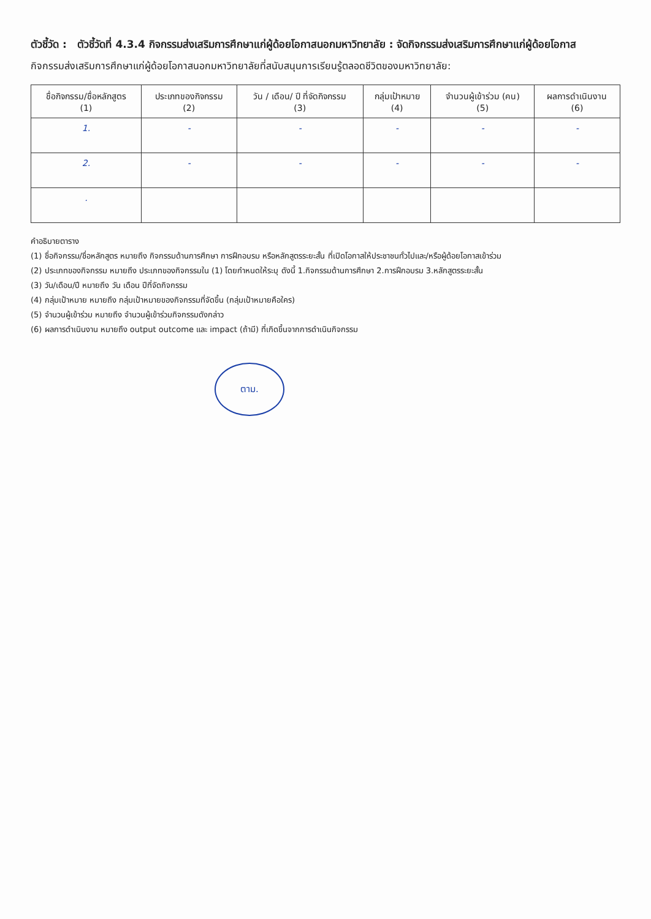ตัวชี้วัด : ตัวชี้วัดที่ 4.3.4 กิจกรรมส่งเสริมการศึกษาแก่ผู้ด้อยโอกาสนอกมหาวิทยาลัย : จัดกิจกรรมส่งเสริมการศึกษาแก่ผู้ด้อยโอกาส
กิจกรรมส่งเสริมการศึกษาแก่ผู้ด้อยโอกาสนอกมหาวิทยาลัยที่สนับสนุนการเรียนรู้ตลอดชีวิตของมหาวิทยาลัย:
| ชื่อกิจกรรม/ชื่อหลักสูตร (1) | ประเภทของกิจกรรม (2) | วัน / เดือน/ ปี ที่จัดกิจกรรม (3) | กลุ่มเป้าหมาย (4) | จำนวนผู้เข้าร่วม (คน) (5) | ผลการดำเนินงาน (6) |
| --- | --- | --- | --- | --- | --- |
| 1. | - | - | - | - | - |
| 2. | - | - | - | - | - |
| . | | | | | |
คำอธิบายตาราง
(1) ชื่อกิจกรรม/ชื่อหลักสูตร หมายถึง กิจกรรมด้านการศึกษา การฝึกอบรม หรือหลักสูตรระยะสั้น ที่เปิดโอกาสให้ประชาชนทั่วไปและ/หรือผู้ด้อยโอกาสเข้าร่วม
(2) ประเภทของกิจกรรม หมายถึง ประเภทของกิจกรรมใน (1) โดยกำหนดให้ระบุ ดังนี้ 1.กิจกรรมด้านการศึกษา 2.การฝึกอบรม 3.หลักสูตรระยะสั้น
(3) วัน/เดือน/ปี หมายถึง วัน เดือน ปีที่จัดกิจกรรม
(4) กลุ่มเป้าหมาย หมายถึง กลุ่มเป้าหมายของกิจกรรมที่จัดขึ้น (กลุ่มเป้าหมายคือใคร)
(5) จำนวนผู้เข้าร่วม หมายถึง จำนวนผู้เข้าร่วมกิจกรรมดังกล่าว
(6) ผลการดำเนินงาน หมายถึง output outcome และ impact (ถ้ามี) ที่เกิดขึ้นจากการดำเนินกิจกรรม
ตาม.